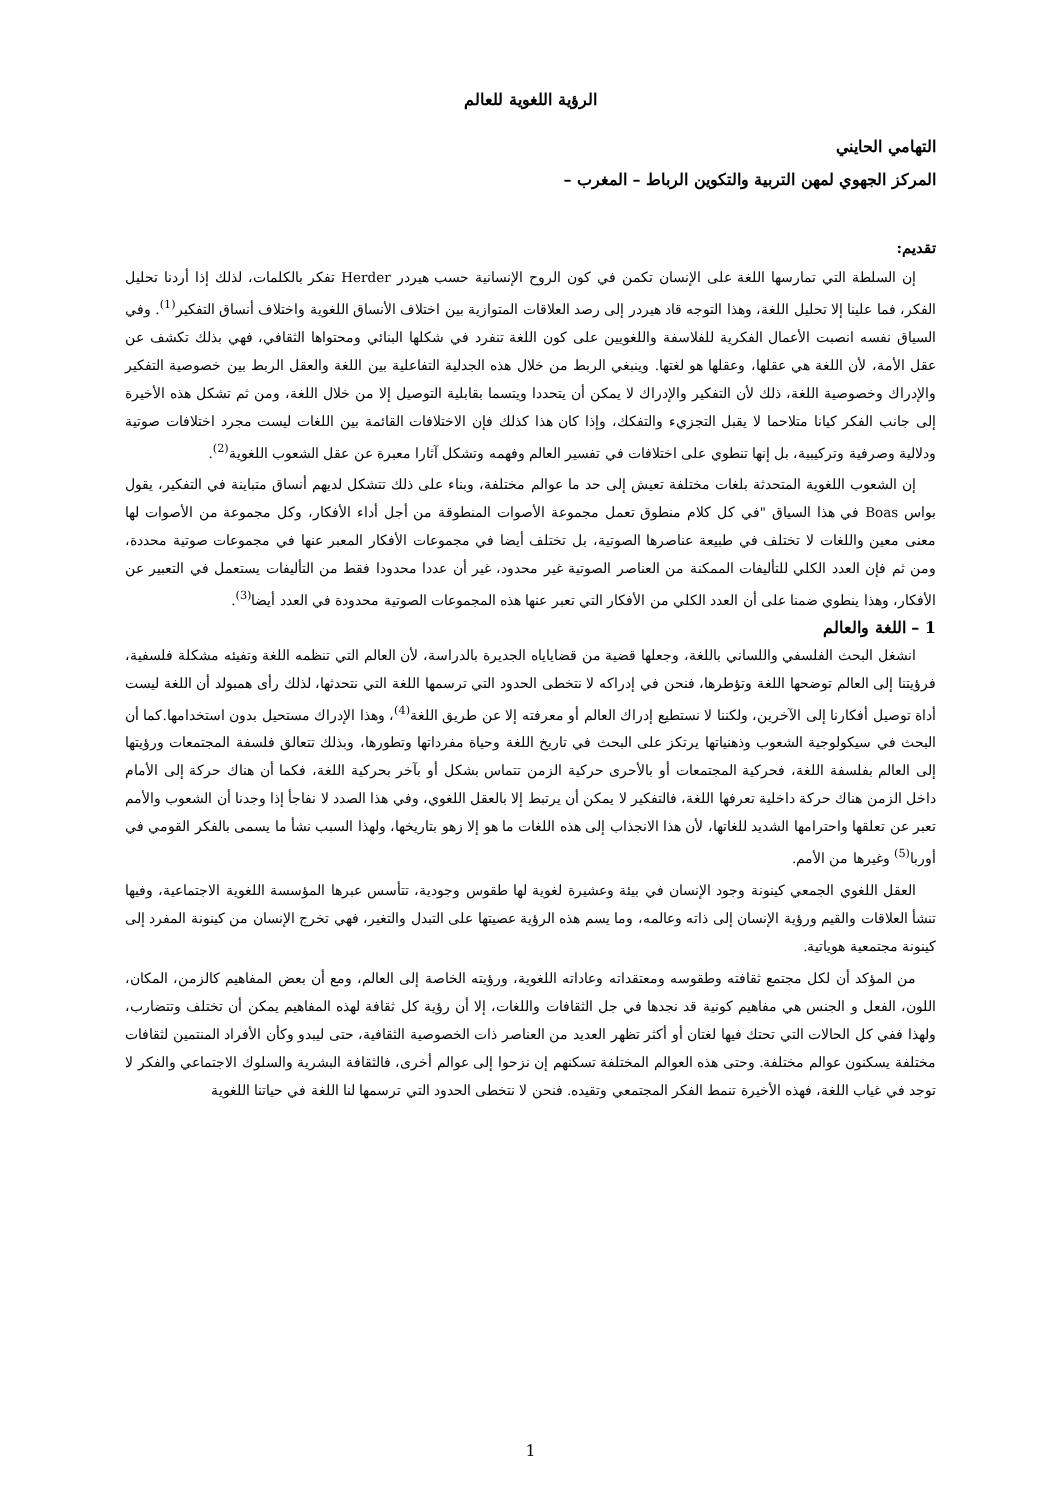الرؤية اللغوية للعالم
التهامي الحايني
المركز الجهوي لمهن التربية والتكوين الرباط – المغرب –
تقديم:
إن السلطة التي تمارسها اللغة على الإنسان تكمن في كون الروح الإنسانية حسب هيردر Herder تفكر بالكلمات، لذلك إذا أردنا تحليل الفكر، فما علينا إلا تحليل اللغة، وهذا التوجه قاد هيردر إلى رصد العلاقات المتوازية بين اختلاف الأنساق اللغوية واختلاف أنساق التفكير<sup>(1)</sup>. وفي السياق نفسه انصبت الأعمال الفكرية للفلاسفة واللغويين على كون اللغة تنفرد في شكلها البنائي ومحتواها الثقافي، فهي بذلك تكشف عن عقل الأمة، لأن اللغة هي عقلها، وعقلها هو لغتها. وينبغي الربط من خلال هذه الجدلية التفاعلية بين اللغة والعقل الربط بين خصوصية التفكير والإدراك وخصوصية اللغة، ذلك لأن التفكير والإدراك لا يمكن أن يتحددا ويتسما بقابلية التوصيل إلا من خلال اللغة، ومن ثم تشكل هذه الأخيرة إلى جانب الفكر كيانا متلاحما لا يقبل التجزيء والتفكك، وإذا كان هذا كذلك فإن الاختلافات القائمة بين اللغات ليست مجرد اختلافات صوتية ودلالية وصرفية وتركيبية، بل إنها تنطوي على اختلافات في تفسير العالم وفهمه وتشكل آثارا معبرة عن عقل الشعوب اللغوية<sup>(2)</sup>.
إن الشعوب اللغوية المتحدثة بلغات مختلفة تعيش إلى حد ما عوالم مختلفة، وبناء على ذلك تتشكل لديهم أنساق متباينة في التفكير، يقول بواس Boas في هذا السياق "في كل كلام منطوق تعمل مجموعة الأصوات المنطوقة من أجل أداء الأفكار، وكل مجموعة من الأصوات لها معنى معين واللغات لا تختلف في طبيعة عناصرها الصوتية، بل تختلف أيضا في مجموعات الأفكار المعبر عنها في مجموعات صوتية محددة، ومن ثم فإن العدد الكلي للتأليفات الممكنة من العناصر الصوتية غير محدود، غير أن عددا محدودا فقط من التأليفات يستعمل في التعبير عن الأفكار، وهذا ينطوي ضمنا على أن العدد الكلي من الأفكار التي تعبر عنها هذه المجموعات الصوتية محدودة في العدد أيضا<sup>(3)</sup>.
1 – اللغة والعالم
انشغل البحث الفلسفي واللساني باللغة، وجعلها قضية من قضاياياه الجديرة بالدراسة، لأن العالم التي تنظمه اللغة وتفيئه مشكلة فلسفية، فرؤيتنا إلى العالم توضحها اللغة وتؤطرها، فنحن في إدراكه لا نتخطى الحدود التي ترسمها اللغة التي نتحدثها، لذلك رأى همبولد أن اللغة ليست أداة توصيل أفكارنا إلى الآخرين، ولكننا لا نستطيع إدراك العالم أو معرفته إلا عن طريق اللغة<sup>(4)</sup>، وهذا الإدراك مستحيل بدون استخدامها.كما أن البحث في سيكولوجية الشعوب وذهنياتها يرتكز على البحث في تاريخ اللغة وحياة مفرداتها وتطورها، وبذلك تتعالق فلسفة المجتمعات ورؤيتها إلى العالم بفلسفة اللغة، فحركية المجتمعات أو بالأحرى حركية الزمن تتماس بشكل أو بآخر بحركية اللغة، فكما أن هناك حركة إلى الأمام داخل الزمن هناك حركة داخلية تعرفها اللغة، فالتفكير لا يمكن أن يرتبط إلا بالعقل اللغوي، وفي هذا الصدد لا نفاجأ إذا وجدنا أن الشعوب والأمم تعبر عن تعلقها واحترامها الشديد للغاتها، لأن هذا الانجذاب إلى هذه اللغات ما هو إلا زهو بتاريخها، ولهذا السبب نشأ ما يسمى بالفكر القومي في أوربا<sup>(5)</sup> وغيرها من الأمم.
العقل اللغوي الجمعي كينونة وجود الإنسان في بيئة وعشيرة لغوية لها طقوس وجودية، تتأسس عبرها المؤسسة اللغوية الاجتماعية، وفيها تنشأ العلاقات والقيم ورؤية الإنسان إلى ذاته وعالمه، وما يسم هذه الرؤية عصيتها على التبدل والتغير، فهي تخرج الإنسان من كينونة المفرد إلى كينونة مجتمعية هوياتية.
من المؤكد أن لكل مجتمع ثقافته وطقوسه ومعتقداته وعاداته اللغوية، ورؤيته الخاصة إلى العالم، ومع أن بعض المفاهيم كالزمن، المكان، اللون، الفعل و الجنس هي مفاهيم كونية قد نجدها في جل الثقافات واللغات، إلا أن رؤية كل ثقافة لهذه المفاهيم يمكن أن تختلف وتتضارب، ولهذا ففي كل الحالات التي تحتك فيها لغتان أو أكثر تظهر العديد من العناصر ذات الخصوصية الثقافية، حتى ليبدو وكأن الأفراد المنتمين لثقافات مختلفة يسكنون عوالم مختلفة. وحتى هذه العوالم المختلفة تسكنهم إن نزحوا إلى عوالم أخرى، فالثقافة البشرية والسلوك الاجتماعي والفكر لا توجد في غياب اللغة، فهذه الأخيرة تنمط الفكر المجتمعي وتقيده. فنحن لا نتخطى الحدود التي ترسمها لنا اللغة في حياتنا اللغوية
1